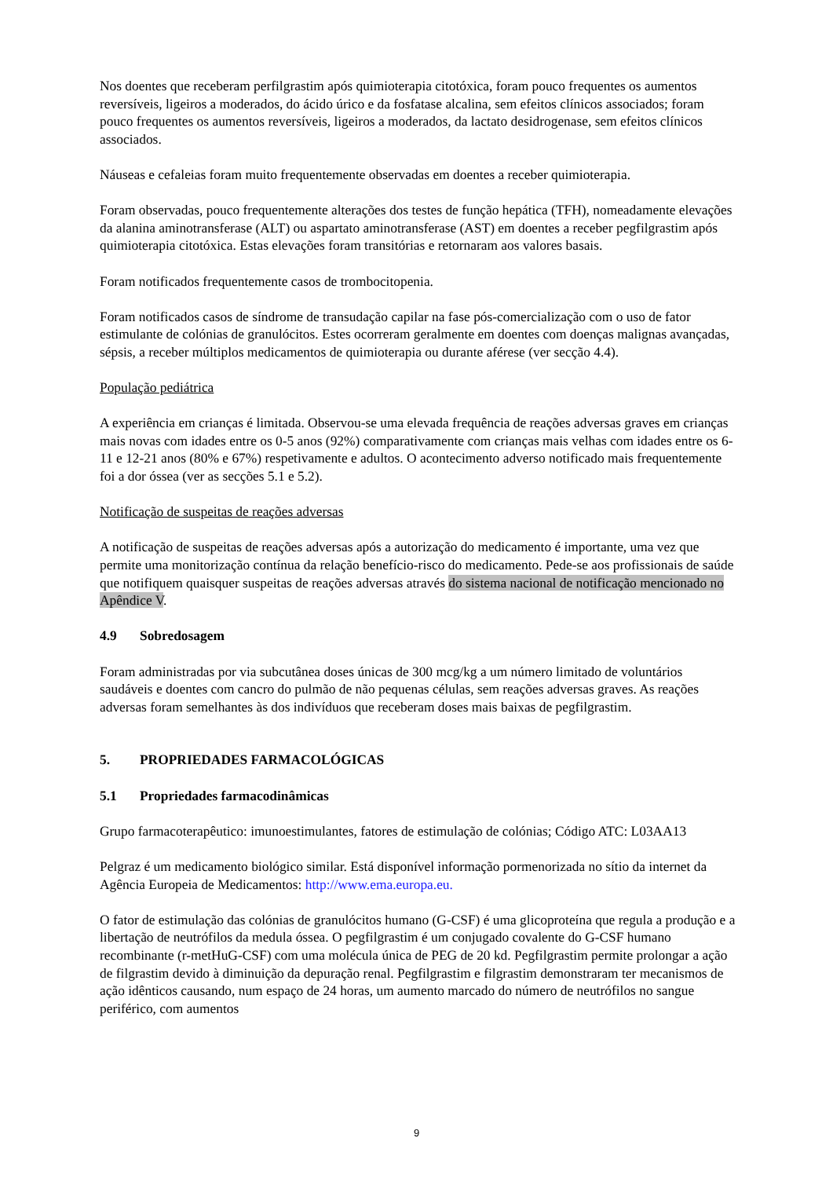Nos doentes que receberam perfilgrastim após quimioterapia citotóxica, foram pouco frequentes os aumentos reversíveis, ligeiros a moderados, do ácido úrico e da fosfatase alcalina, sem efeitos clínicos associados; foram pouco frequentes os aumentos reversíveis, ligeiros a moderados, da lactato desidrogenase, sem efeitos clínicos associados.
Náuseas e cefaleias foram muito frequentemente observadas em doentes a receber quimioterapia.
Foram observadas, pouco frequentemente alterações dos testes de função hepática (TFH), nomeadamente elevações da alanina aminotransferase (ALT) ou aspartato aminotransferase (AST) em doentes a receber pegfilgrastim após quimioterapia citotóxica. Estas elevações foram transitórias e retornaram aos valores basais.
Foram notificados frequentemente casos de trombocitopenia.
Foram notificados casos de síndrome de transudação capilar na fase pós-comercialização com o uso de fator estimulante de colónias de granulócitos. Estes ocorreram geralmente em doentes com doenças malignas avançadas, sépsis, a receber múltiplos medicamentos de quimioterapia ou durante aférese (ver secção 4.4).
População pediátrica
A experiência em crianças é limitada. Observou-se uma elevada frequência de reações adversas graves em crianças mais novas com idades entre os 0-5 anos (92%) comparativamente com crianças mais velhas com idades entre os 6-11 e 12-21 anos (80% e 67%) respetivamente e adultos. O acontecimento adverso notificado mais frequentemente foi a dor óssea (ver as secções 5.1 e 5.2).
Notificação de suspeitas de reações adversas
A notificação de suspeitas de reações adversas após a autorização do medicamento é importante, uma vez que permite uma monitorização contínua da relação benefício-risco do medicamento. Pede-se aos profissionais de saúde que notifiquem quaisquer suspeitas de reações adversas através do sistema nacional de notificação mencionado no Apêndice V.
4.9 Sobredosagem
Foram administradas por via subcutânea doses únicas de 300 mcg/kg a um número limitado de voluntários saudáveis e doentes com cancro do pulmão de não pequenas células, sem reações adversas graves. As reações adversas foram semelhantes às dos indivíduos que receberam doses mais baixas de pegfilgrastim.
5. PROPRIEDADES FARMACOLÓGICAS
5.1 Propriedades farmacodinâmicas
Grupo farmacoterapêutico: imunoestimulantes, fatores de estimulação de colónias; Código ATC: L03AA13
Pelgraz é um medicamento biológico similar. Está disponível informação pormenorizada no sítio da internet da Agência Europeia de Medicamentos: http://www.ema.europa.eu.
O fator de estimulação das colónias de granulócitos humano (G-CSF) é uma glicoproteína que regula a produção e a libertação de neutrófilos da medula óssea. O pegfilgrastim é um conjugado covalente do G-CSF humano recombinante (r-metHuG-CSF) com uma molécula única de PEG de 20 kd. Pegfilgrastim permite prolongar a ação de filgrastim devido à diminuição da depuração renal. Pegfilgrastim e filgrastim demonstraram ter mecanismos de ação idênticos causando, num espaço de 24 horas, um aumento marcado do número de neutrófilos no sangue periférico, com aumentos
9